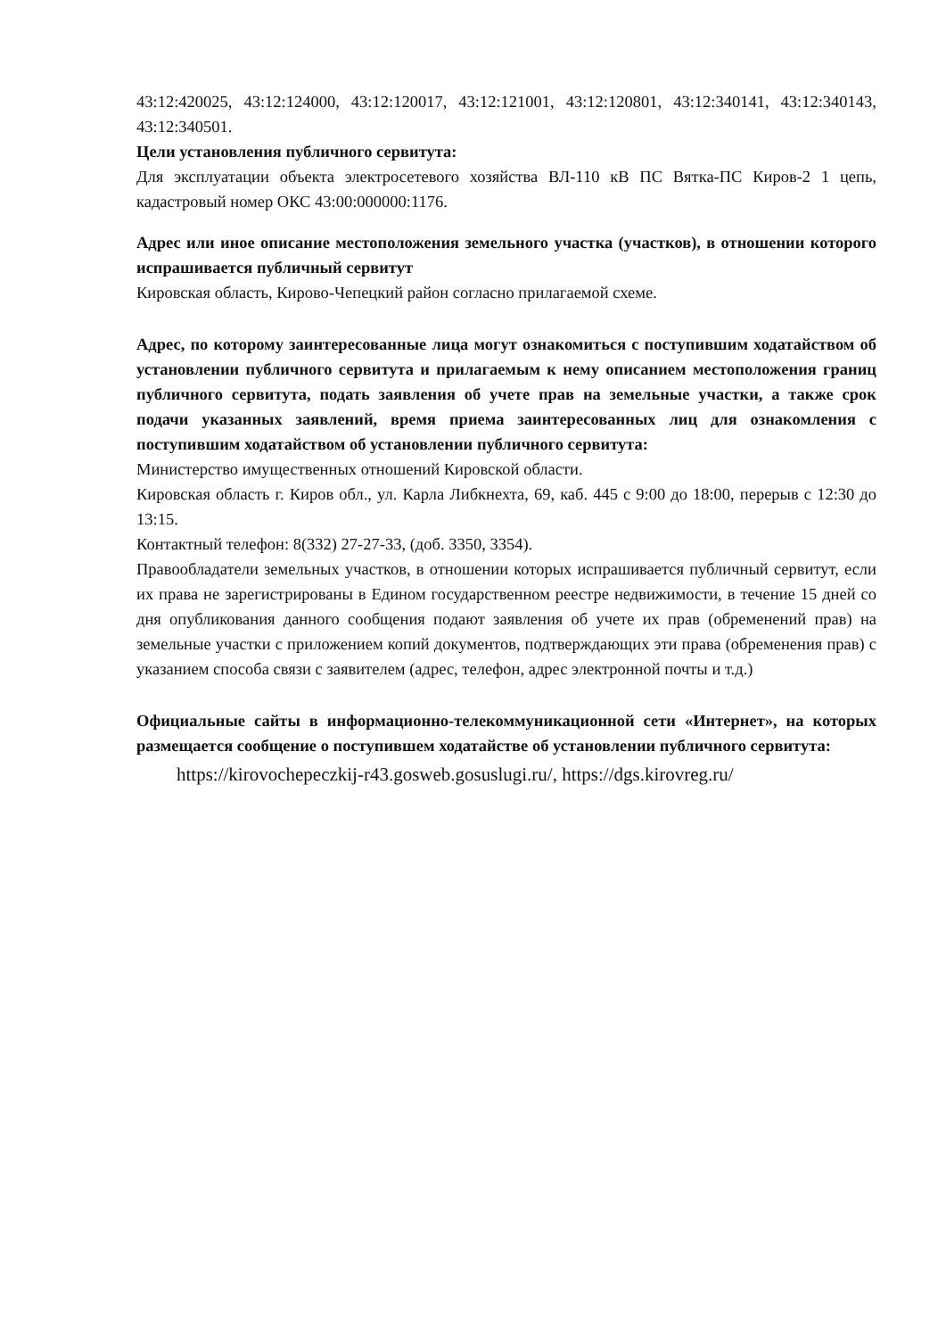43:12:420025, 43:12:124000, 43:12:120017, 43:12:121001, 43:12:120801, 43:12:340141, 43:12:340143, 43:12:340501.
Цели установления публичного сервитута:
Для эксплуатации объекта электросетевого хозяйства ВЛ-110 кВ ПС Вятка-ПС Киров-2 1 цепь, кадастровый номер ОКС 43:00:000000:1176.
Адрес или иное описание местоположения земельного участка (участков), в отношении которого испрашивается публичный сервитут
Кировская область, Кирово-Чепецкий район согласно прилагаемой схеме.
Адрес, по которому заинтересованные лица могут ознакомиться с поступившим ходатайством об установлении публичного сервитута и прилагаемым к нему описанием местоположения границ публичного сервитута, подать заявления об учете прав на земельные участки, а также срок подачи указанных заявлений, время приема заинтересованных лиц для ознакомления с поступившим ходатайством об установлении публичного сервитута:
Министерство имущественных отношений Кировской области.
Кировская область г. Киров обл., ул. Карла Либкнехта, 69, каб. 445 с 9:00 до 18:00, перерыв с 12:30 до 13:15.
Контактный телефон: 8(332) 27-27-33, (доб. 3350, 3354).
Правообладатели земельных участков, в отношении которых испрашивается публичный сервитут, если их права не зарегистрированы в Едином государственном реестре недвижимости, в течение 15 дней со дня опубликования данного сообщения подают заявления об учете их прав (обременений прав) на земельные участки с приложением копий документов, подтверждающих эти права (обременения прав) с указанием способа связи с заявителем (адрес, телефон, адрес электронной почты и т.д.)
Официальные сайты в информационно-телекоммуникационной сети «Интернет», на которых размещается сообщение о поступившем ходатайстве об установлении публичного сервитута:
https://kirovochepeczkij-r43.gosweb.gosuslugi.ru/, https://dgs.kirovreg.ru/